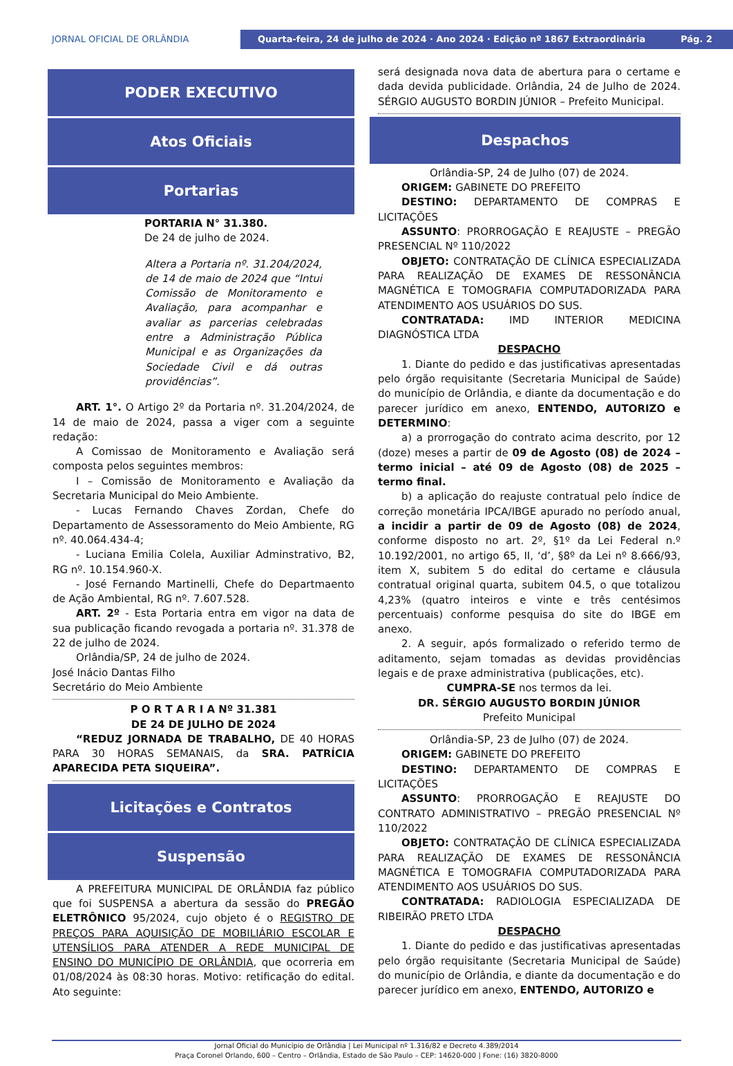JORNAL OFICIAL DE ORLÂNDIA
Quarta-feira, 24 de julho de 2024 · Ano 2024 · Edição nº 1867 Extraordinária Pág. 2
PODER EXECUTIVO
Atos Oficiais
Portarias
PORTARIA N° 31.380.
De 24 de julho de 2024.
Altera a Portaria nº. 31.204/2024, de 14 de maio de 2024 que “Intui Comissão de Monitoramento e Avaliação, para acompanhar e avaliar as parcerias celebradas entre a Administração Pública Municipal e as Organizações da Sociedade Civil e dá outras providências”.
ART. 1°. O Artigo 2º da Portaria nº. 31.204/2024, de 14 de maio de 2024, passa a viger com a seguinte redação:
A Comissao de Monitoramento e Avaliação será composta pelos seguintes membros:
I – Comissão de Monitoramento e Avaliação da Secretaria Municipal do Meio Ambiente.
- Lucas Fernando Chaves Zordan, Chefe do Departamento de Assessoramento do Meio Ambiente, RG nº. 40.064.434-4;
- Luciana Emilia Colela, Auxiliar Adminstrativo, B2, RG nº. 10.154.960-X.
- José Fernando Martinelli, Chefe do Departmaento de Ação Ambiental, RG nº. 7.607.528.
ART. 2º - Esta Portaria entra em vigor na data de sua publicação ficando revogada a portaria nº. 31.378 de 22 de julho de 2024.
Orlândia/SP, 24 de julho de 2024.
José Inácio Dantas Filho
Secretário do Meio Ambiente
P O R T A R I A Nº 31.381
DE 24 DE JULHO DE 2024
“REDUZ JORNADA DE TRABALHO, DE 40 HORAS PARA 30 HORAS SEMANAIS, da SRA. PATRÍCIA APARECIDA PETA SIQUEIRA”.
Licitações e Contratos
Suspensão
A PREFEITURA MUNICIPAL DE ORLÂNDIA faz público que foi SUSPENSA a abertura da sessão do PREGÃO ELETRÔNICO 95/2024, cujo objeto é o REGISTRO DE PREÇOS PARA AQUISIÇÃO DE MOBILIÁRIO ESCOLAR E UTENSÍLIOS PARA ATENDER A REDE MUNICIPAL DE ENSINO DO MUNICÍPIO DE ORLÂNDIA, que ocorreria em 01/08/2024 às 08:30 horas. Motivo: retificação do edital. Ato seguinte:
será designada nova data de abertura para o certame e dada devida publicidade. Orlândia, 24 de Julho de 2024. SÉRGIO AUGUSTO BORDIN JÚNIOR – Prefeito Municipal.
Despachos
Orlândia-SP, 24 de Julho (07) de 2024.
ORIGEM: GABINETE DO PREFEITO
DESTINO: DEPARTAMENTO DE COMPRAS E LICITAÇÕES
ASSUNTO: PRORROGAÇÃO E REAJUSTE – PREGÃO PRESENCIAL Nº 110/2022
OBJETO: CONTRATAÇÃO DE CLÍNICA ESPECIALIZADA PARA REALIZAÇÃO DE EXAMES DE RESSONÂNCIA MAGNÉTICA E TOMOGRAFIA COMPUTADORIZADA PARA ATENDIMENTO AOS USUÁRIOS DO SUS.
CONTRATADA: IMD INTERIOR MEDICINA DIAGNÓSTICA LTDA
DESPACHO
1. Diante do pedido e das justificativas apresentadas pelo órgão requisitante (Secretaria Municipal de Saúde) do município de Orlândia, e diante da documentação e do parecer jurídico em anexo, ENTENDO, AUTORIZO e DETERMINO:
a) a prorrogação do contrato acima descrito, por 12 (doze) meses a partir de 09 de Agosto (08) de 2024 – termo inicial – até 09 de Agosto (08) de 2025 – termo final.
b) a aplicação do reajuste contratual pelo índice de correção monetária IPCA/IBGE apurado no período anual, a incidir a partir de 09 de Agosto (08) de 2024, conforme disposto no art. 2º, §1º da Lei Federal n.º 10.192/2001, no artigo 65, II, ‘d’, §8º da Lei nº 8.666/93, item X, subitem 5 do edital do certame e cláusula contratual original quarta, subitem 04.5, o que totalizou 4,23% (quatro inteiros e vinte e três centésimos percentuais) conforme pesquisa do site do IBGE em anexo.
2. A seguir, após formalizado o referido termo de aditamento, sejam tomadas as devidas providências legais e de praxe administrativa (publicações, etc).
CUMPRA-SE nos termos da lei.
DR. SÉRGIO AUGUSTO BORDIN JÚNIOR
Prefeito Municipal
Orlândia-SP, 23 de Julho (07) de 2024.
ORIGEM: GABINETE DO PREFEITO
DESTINO: DEPARTAMENTO DE COMPRAS E LICITAÇÕES
ASSUNTO: PRORROGAÇÃO E REAJUSTE DO CONTRATO ADMINISTRATIVO – PREGÃO PRESENCIAL Nº 110/2022
OBJETO: CONTRATAÇÃO DE CLÍNICA ESPECIALIZADA PARA REALIZAÇÃO DE EXAMES DE RESSONÂNCIA MAGNÉTICA E TOMOGRAFIA COMPUTADORIZADA PARA ATENDIMENTO AOS USUÁRIOS DO SUS.
CONTRATADA: RADIOLOGIA ESPECIALIZADA DE RIBEIRÃO PRETO LTDA
DESPACHO
1. Diante do pedido e das justificativas apresentadas pelo órgão requisitante (Secretaria Municipal de Saúde) do município de Orlândia, e diante da documentação e do parecer jurídico em anexo, ENTENDO, AUTORIZO e
Jornal Oficial do Município de Orlândia | Lei Municipal nº 1.316/82 e Decreto 4.389/2014
Praça Coronel Orlando, 600 – Centro – Orlândia, Estado de São Paulo – CEP: 14620-000 | Fone: (16) 3820-8000